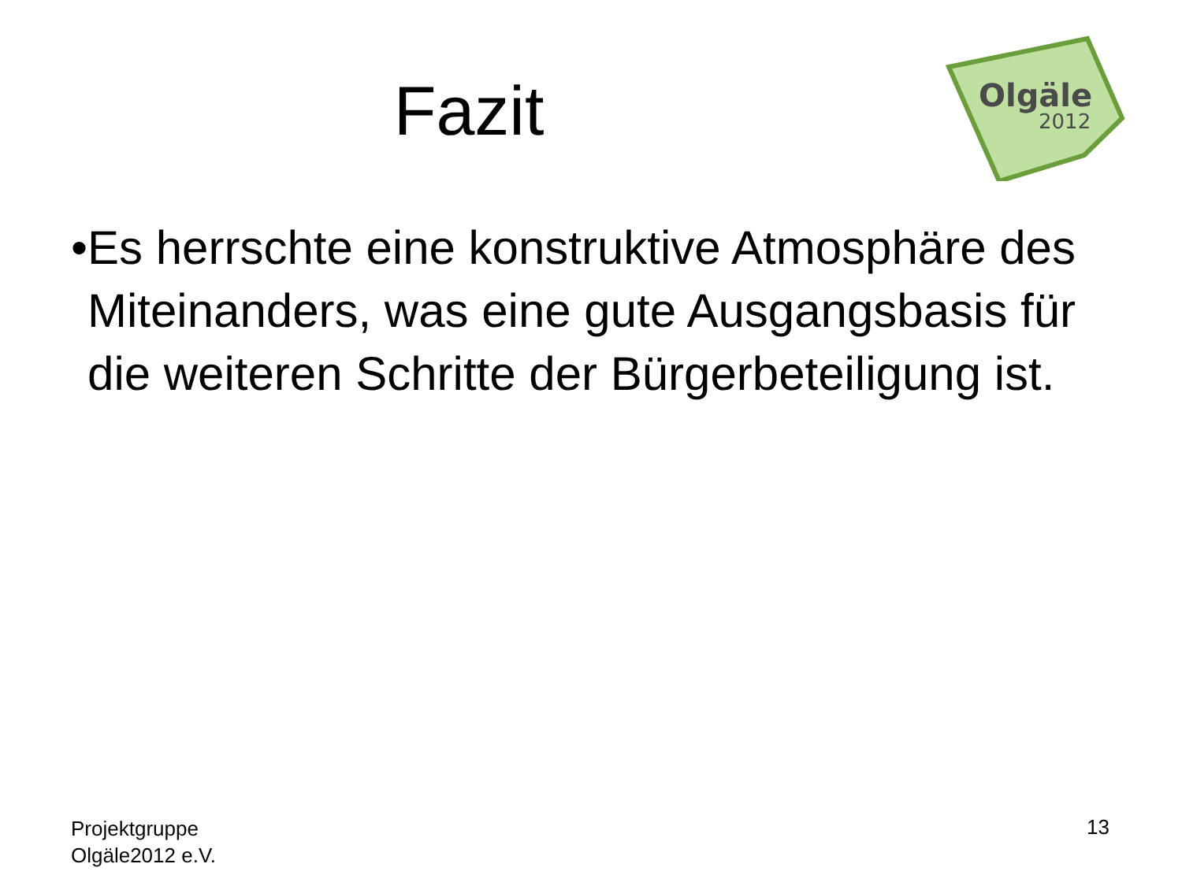Olgäle
2012
Fazit
• Es herrschte eine konstruktive Atmosphäre des Miteinanders, was eine gute Ausgangsbasis für die weiteren Schritte der Bürgerbeteiligung ist.
Projektgruppe
Olgäle2012 e.V.
13